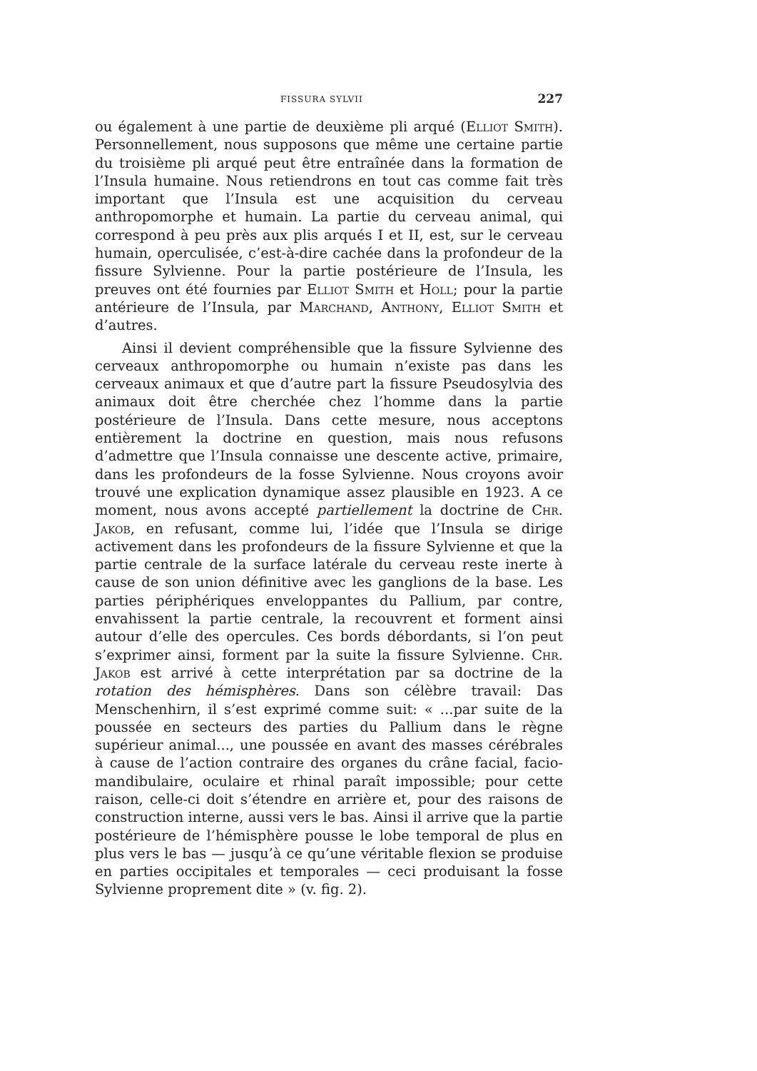FISSURA SYLVII 227
ou également à une partie de deuxième pli arqué (Elliot Smith). Personnellement, nous supposons que même une certaine partie du troisième pli arqué peut être entraînée dans la formation de l’Insula humaine. Nous retiendrons en tout cas comme fait très important que l’Insula est une acquisition du cerveau anthropomorphe et humain. La partie du cerveau animal, qui correspond à peu près aux plis arqués I et II, est, sur le cerveau humain, operculisée, c’est-à-dire cachée dans la profondeur de la fissure Sylvienne. Pour la partie postérieure de l’Insula, les preuves ont été fournies par Elliot Smith et Holl; pour la partie antérieure de l’Insula, par Marchand, Anthony, Elliot Smith et d’autres.
Ainsi il devient compréhensible que la fissure Sylvienne des cerveaux anthropomorphe ou humain n’existe pas dans les cerveaux animaux et que d’autre part la fissure Pseudosylvia des animaux doit être cherchée chez l’homme dans la partie postérieure de l’Insula. Dans cette mesure, nous acceptons entièrement la doctrine en question, mais nous refusons d’admettre que l’Insula connaisse une descente active, primaire, dans les profondeurs de la fosse Sylvienne. Nous croyons avoir trouvé une explication dynamique assez plausible en 1923. A ce moment, nous avons accepté partiellement la doctrine de Chr. Jakob, en refusant, comme lui, l’idée que l’Insula se dirige activement dans les profondeurs de la fissure Sylvienne et que la partie centrale de la surface latérale du cerveau reste inerte à cause de son union définitive avec les ganglions de la base. Les parties périphériques enveloppantes du Pallium, par contre, envahissent la partie centrale, la recouvrent et forment ainsi autour d’elle des opercules. Ces bords débordants, si l’on peut s’exprimer ainsi, forment par la suite la fissure Sylvienne. Chr. Jakob est arrivé à cette interprétation par sa doctrine de la rotation des hémisphères. Dans son célèbre travail: Das Menschenhirn, il s’est exprimé comme suit: « ...par suite de la poussée en secteurs des parties du Pallium dans le règne supérieur animal..., une poussée en avant des masses cérébrales à cause de l’action contraire des organes du crâne facial, facio-mandibulaire, oculaire et rhinal paraît impossible; pour cette raison, celle-ci doit s’étendre en arrière et, pour des raisons de construction interne, aussi vers le bas. Ainsi il arrive que la partie postérieure de l’hémisphère pousse le lobe temporal de plus en plus vers le bas — jusqu’à ce qu’une véritable flexion se produise en parties occipitales et temporales — ceci produisant la fosse Sylvienne proprement dite » (v. fig. 2).